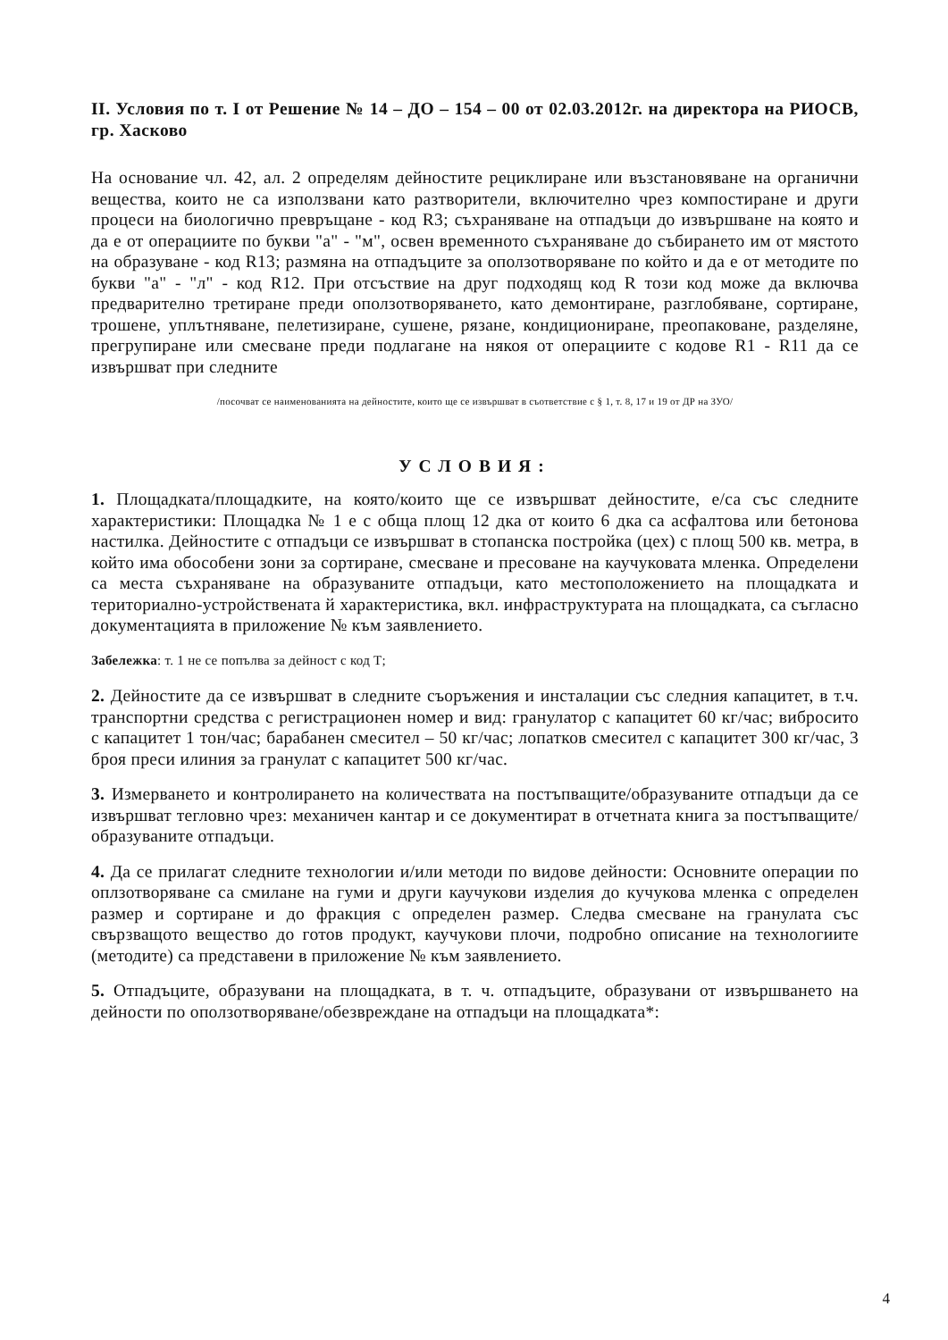II. Условия по т. I от Решение № 14 – ДО – 154 – 00 от 02.03.2012г. на директора на РИОСВ, гр. Хасково
На основание чл. 42, ал. 2 определям дейностите рециклиране или възстановяване на органични вещества, които не са използвани като разтворители, включително чрез компостиране и други процеси на биологично превръщане - код R3; съхраняване на отпадъци до извършване на която и да е от операциите по букви "а" - "м", освен временното съхраняване до събирането им от мястото на образуване - код R13; размяна на отпадъците за оползотворяване по който и да е от методите по букви "а" - "л" - код R12. При отсъствие на друг подходящ код R този код може да включва предварително третиране преди оползотворяването, като демонтиране, разглобяване, сортиране, трошене, уплътняване, пелетизиране, сушене, рязане, кондициониране, преопаковане, разделяне, прегрупиране или смесване преди подлагане на някоя от операциите с кодове R1 - R11 да се извършват при следните
/посочват се наименованията на дейностите, които ще се извършват в съответствие с § 1, т. 8, 17 и 19 от ДР на ЗУО/
УСЛОВИЯ:
1. Площадката/площадките, на която/които ще се извършват дейностите, е/са със следните характеристики: Площадка № 1 е с обща площ 12 дка от които 6 дка са асфалтова или бетонова настилка. Дейностите с отпадъци се извършват в стопанска постройка (цех) с площ 500 кв. метра, в който има обособени зони за сортиране, смесване и пресоване на каучуковата мленка. Определени са места съхраняване на образуваните отпадъци, като местоположението на площадката и териториално-устройствената й характеристика, вкл. инфраструктурата на площадката, са съгласно документацията в приложение № към заявлението.
Забележка: т. 1 не се попълва за дейност с код Т;
2. Дейностите да се извършват в следните съоръжения и инсталации със следния капацитет, в т.ч. транспортни средства с регистрационен номер и вид: гранулатор с капацитет 60 кг/час; вибросито с капацитет 1 тон/час; барабанен смесител – 50 кг/час; лопатков смесител с капацитет 300 кг/час, 3 броя преси илиния за гранулат с капацитет 500 кг/час.
3. Измерването и контролирането на количествата на постъпващите/образуваните отпадъци да се извършват тегловно чрез: механичен кантар и се документират в отчетната книга за постъпващите/образуваните отпадъци.
4. Да се прилагат следните технологии и/или методи по видове дейности: Основните операции по оплзотворяване са смилане на гуми и други каучукови изделия до кучукова мленка с определен размер и сортиране и до фракция с определен размер. Следва смесване на гранулата със свързващото вещество до готов продукт, каучукови плочи, подробно описание на технологиите (методите) са представени в приложение № към заявлението.
5. Отпадъците, образувани на площадката, в т. ч. отпадъците, образувани от извършването на дейности по оползотворяване/обезвреждане на отпадъци на площадката*:
4